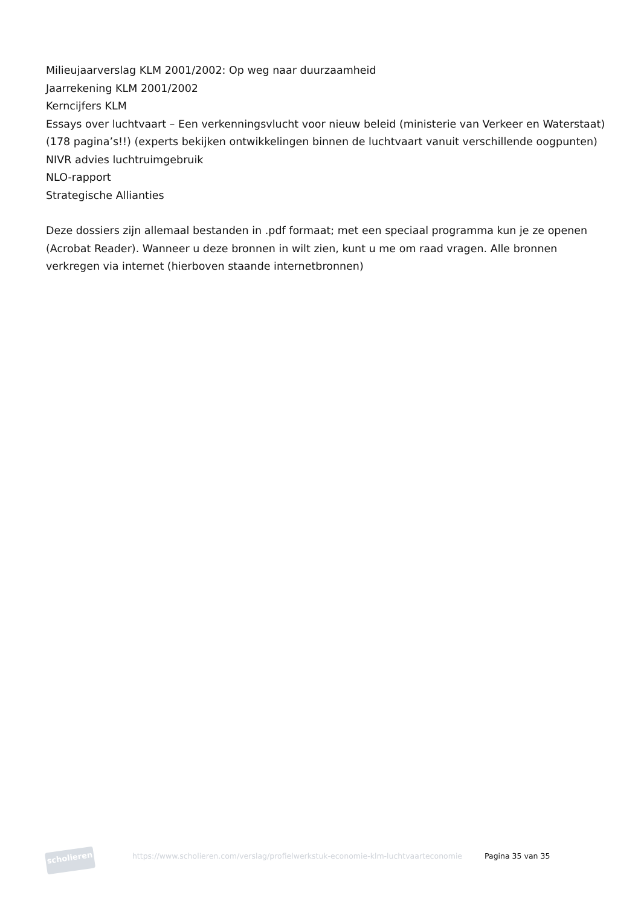Milieujaarverslag KLM 2001/2002: Op weg naar duurzaamheid
Jaarrekening KLM 2001/2002
Kerncijfers KLM
Essays over luchtvaart – Een verkenningsvlucht voor nieuw beleid (ministerie van Verkeer en Waterstaat) (178 pagina’s!!) (experts bekijken ontwikkelingen binnen de luchtvaart vanuit verschillende oogpunten)
NIVR advies luchtruimgebruik
NLO-rapport
Strategische Allianties
Deze dossiers zijn allemaal bestanden in .pdf formaat; met een speciaal programma kun je ze openen (Acrobat Reader). Wanneer u deze bronnen in wilt zien, kunt u me om raad vragen. Alle bronnen verkregen via internet (hierboven staande internetbronnen)
scholieren
https://www.scholieren.com/verslag/profielwerkstuk-economie-klm-luchtvaarteconomie
Pagina 35 van 35